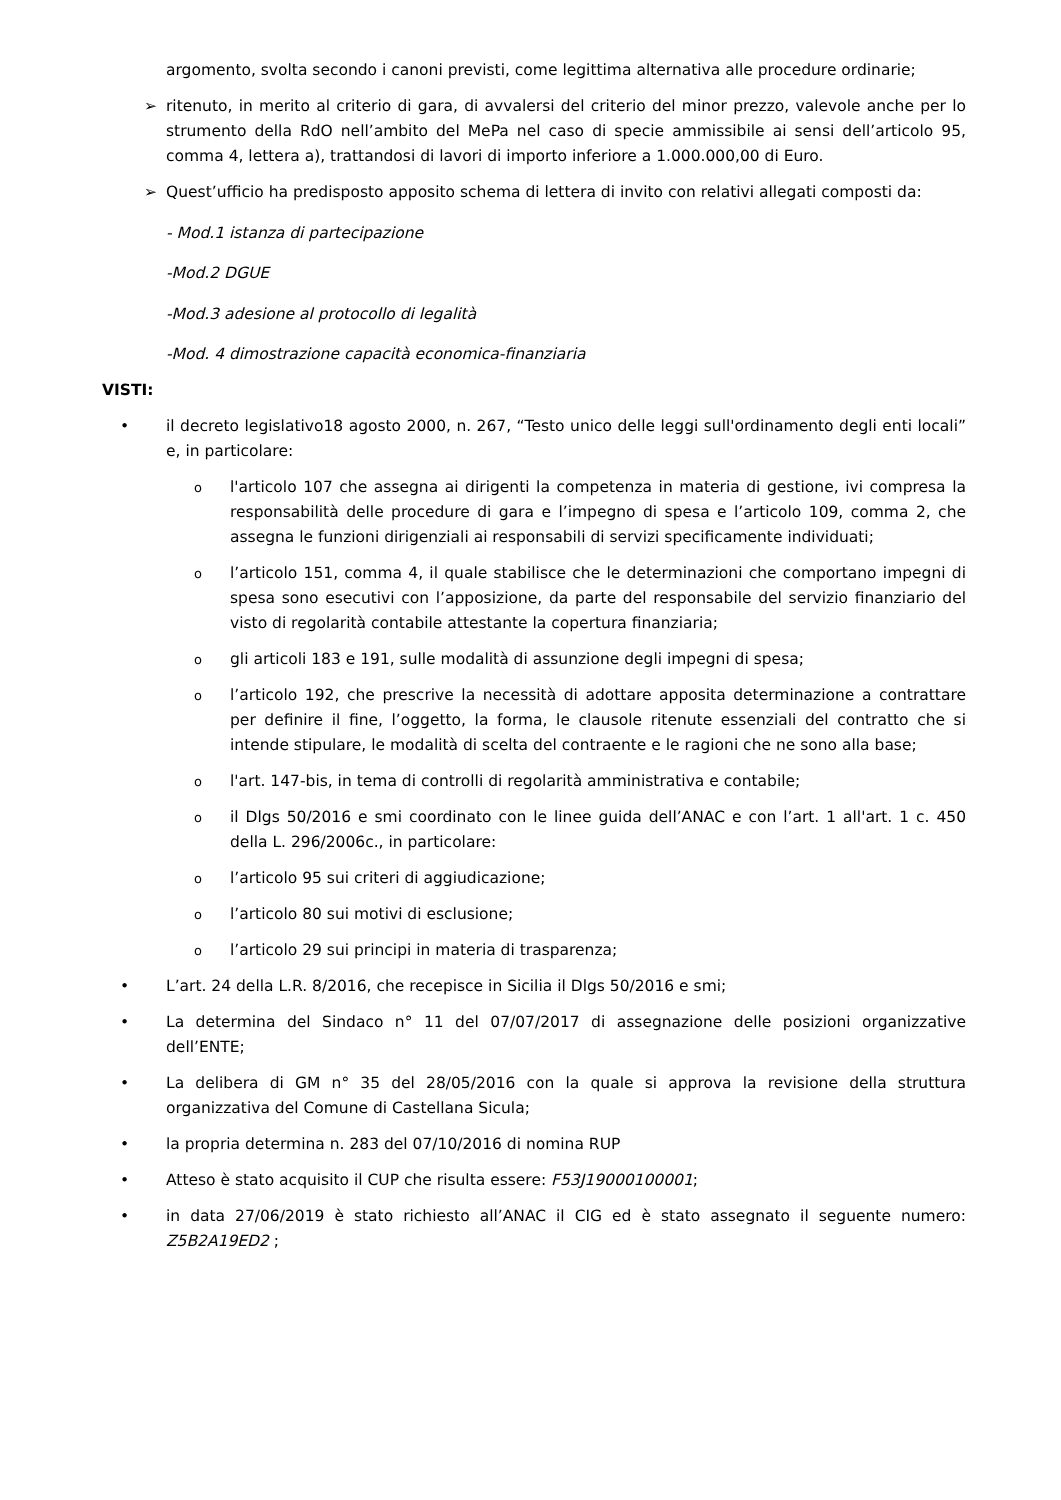argomento, svolta secondo i canoni previsti, come legittima alternativa alle procedure ordinarie;
➢ ritenuto, in merito al criterio di gara, di avvalersi del criterio del minor prezzo, valevole anche per lo strumento della RdO nell’ambito del MePa nel caso di specie ammissibile ai sensi dell’articolo 95, comma 4, lettera a), trattandosi di lavori di importo inferiore a 1.000.000,00 di Euro.
➢ Quest’ufficio ha predisposto apposito schema di lettera di invito con relativi allegati composti da:
- Mod.1 istanza di partecipazione
-Mod.2 DGUE
-Mod.3 adesione al protocollo di legalità
-Mod. 4 dimostrazione capacità economica-finanziaria
VISTI:
• il decreto legislativo18 agosto 2000, n. 267, “Testo unico delle leggi sull'ordinamento degli enti locali” e, in particolare:
ol'articolo 107 che assegna ai dirigenti la competenza in materia di gestione, ivi compresa la responsabilità delle procedure di gara e l’impegno di spesa e l’articolo 109, comma 2, che assegna le funzioni dirigenziali ai responsabili di servizi specificamente individuati;
ol’articolo 151, comma 4, il quale stabilisce che le determinazioni che comportano impegni di spesa sono esecutivi con l’apposizione, da parte del responsabile del servizio finanziario del visto di regolarità contabile attestante la copertura finanziaria;
ogli articoli 183 e 191, sulle modalità di assunzione degli impegni di spesa;
ol’articolo 192, che prescrive la necessità di adottare apposita determinazione a contrattare per definire il fine, l’oggetto, la forma, le clausole ritenute essenziali del contratto che si intende stipulare, le modalità di scelta del contraente e le ragioni che ne sono alla base;
ol'art. 147-bis, in tema di controlli di regolarità amministrativa e contabile;
oil Dlgs 50/2016 e smi coordinato con le linee guida dell’ANAC e con l’art. 1 all'art. 1 c. 450 della L. 296/2006c., in particolare:
ol’articolo 95 sui criteri di aggiudicazione;
ol’articolo 80 sui motivi di esclusione;
ol’articolo 29 sui principi in materia di trasparenza;
• L’art. 24 della L.R. 8/2016, che recepisce in Sicilia il Dlgs 50/2016 e smi;
• La determina del Sindaco n° 11 del 07/07/2017 di assegnazione delle posizioni organizzative dell’ENTE;
• La delibera di GM n° 35 del 28/05/2016 con la quale si approva la revisione della struttura organizzativa del Comune di Castellana Sicula;
• la propria determina n. 283 del 07/10/2016 di nomina RUP
• Atteso è stato acquisito il CUP che risulta essere: F53J19000100001;
• in data 27/06/2019 è stato richiesto all’ANAC il CIG ed è stato assegnato il seguente numero: Z5B2A19ED2 ;